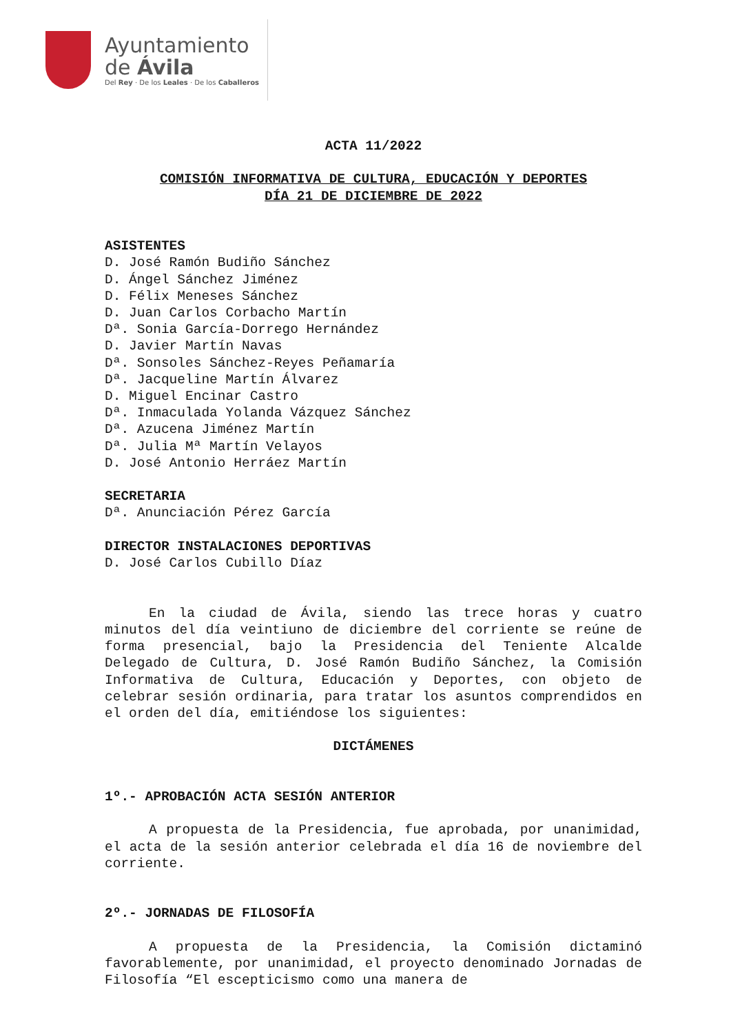Ayuntamiento
de Ávila
Del Rey · De los Leales · De los Caballeros
ACTA 11/2022
COMISIÓN INFORMATIVA DE CULTURA, EDUCACIÓN Y DEPORTES
DÍA 21 DE DICIEMBRE DE 2022
ASISTENTES
D. José Ramón Budiño Sánchez
D. Ángel Sánchez Jiménez
D. Félix Meneses Sánchez
D. Juan Carlos Corbacho Martín
Dª. Sonia García-Dorrego Hernández
D. Javier Martín Navas
Dª. Sonsoles Sánchez-Reyes Peñamaría
Dª. Jacqueline Martín Álvarez
D. Miguel Encinar Castro
Dª. Inmaculada Yolanda Vázquez Sánchez
Dª. Azucena Jiménez Martín
Dª. Julia Mª Martín Velayos
D. José Antonio Herráez Martín
SECRETARIA
Dª. Anunciación Pérez García
DIRECTOR INSTALACIONES DEPORTIVAS
D. José Carlos Cubillo Díaz
En la ciudad de Ávila, siendo las trece horas y cuatro minutos del día veintiuno de diciembre del corriente se reúne de forma presencial, bajo la Presidencia del Teniente Alcalde Delegado de Cultura, D. José Ramón Budiño Sánchez, la Comisión Informativa de Cultura, Educación y Deportes, con objeto de celebrar sesión ordinaria, para tratar los asuntos comprendidos en el orden del día, emitiéndose los siguientes:
DICTÁMENES
1º.- APROBACIÓN ACTA SESIÓN ANTERIOR
A propuesta de la Presidencia, fue aprobada, por unanimidad, el acta de la sesión anterior celebrada el día 16 de noviembre del corriente.
2º.- JORNADAS DE FILOSOFÍA
A propuesta de la Presidencia, la Comisión dictaminó favorablemente, por unanimidad, el proyecto denominado Jornadas de Filosofía “El escepticismo como una manera de